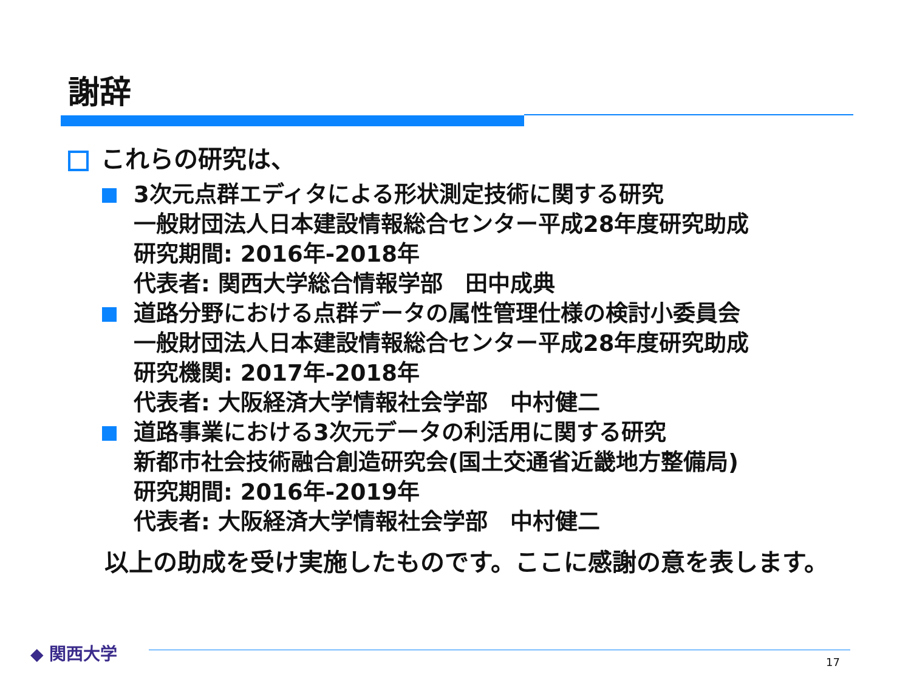謝辞
これらの研究は、
3次元点群エディタによる形状測定技術に関する研究
一般財団法人日本建設情報総合センター平成28年度研究助成
研究期間: 2016年-2018年
代表者: 関西大学総合情報学部　田中成典
道路分野における点群データの属性管理仕様の検討小委員会
一般財団法人日本建設情報総合センター平成28年度研究助成
研究機関: 2017年-2018年
代表者: 大阪経済大学情報社会学部　中村健二
道路事業における3次元データの利活用に関する研究
新都市社会技術融合創造研究会(国土交通省近畿地方整備局)
研究期間: 2016年-2019年
代表者: 大阪経済大学情報社会学部　中村健二
以上の助成を受け実施したものです。ここに感謝の意を表します。
◆ 関西大学
17